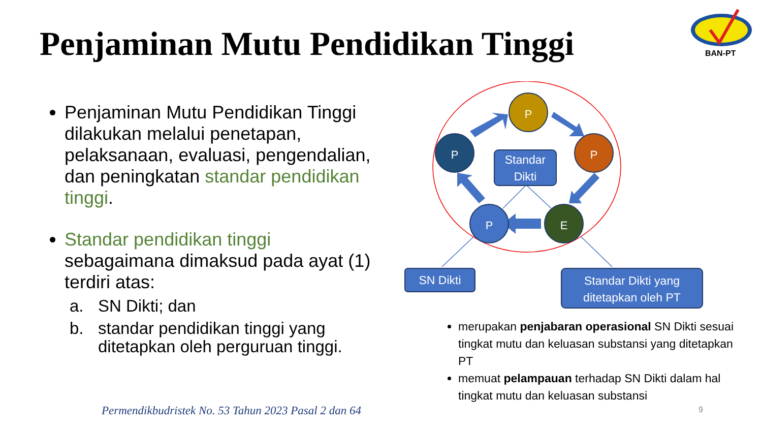Penjaminan Mutu Pendidikan Tinggi
BAN-PT
Penjaminan Mutu Pendidikan Tinggi dilakukan melalui penetapan, pelaksanaan, evaluasi, pengendalian, dan peningkatan standar pendidikan tinggi.
Standar pendidikan tinggi sebagaimana dimaksud pada ayat (1) terdiri atas:
a. SN Dikti; dan
b. standar pendidikan tinggi yang ditetapkan oleh perguruan tinggi.
P
P
P
P
E
Standar
Dikti
SN Dikti
Standar Dikti yang
ditetapkan oleh PT
merupakan penjabaran operasional SN Dikti sesuai tingkat mutu dan keluasan substansi yang ditetapkan PT
memuat pelampauan terhadap SN Dikti dalam hal tingkat mutu dan keluasan substansi
Permendikbudristek No. 53 Tahun 2023 Pasal 2 dan 64
9